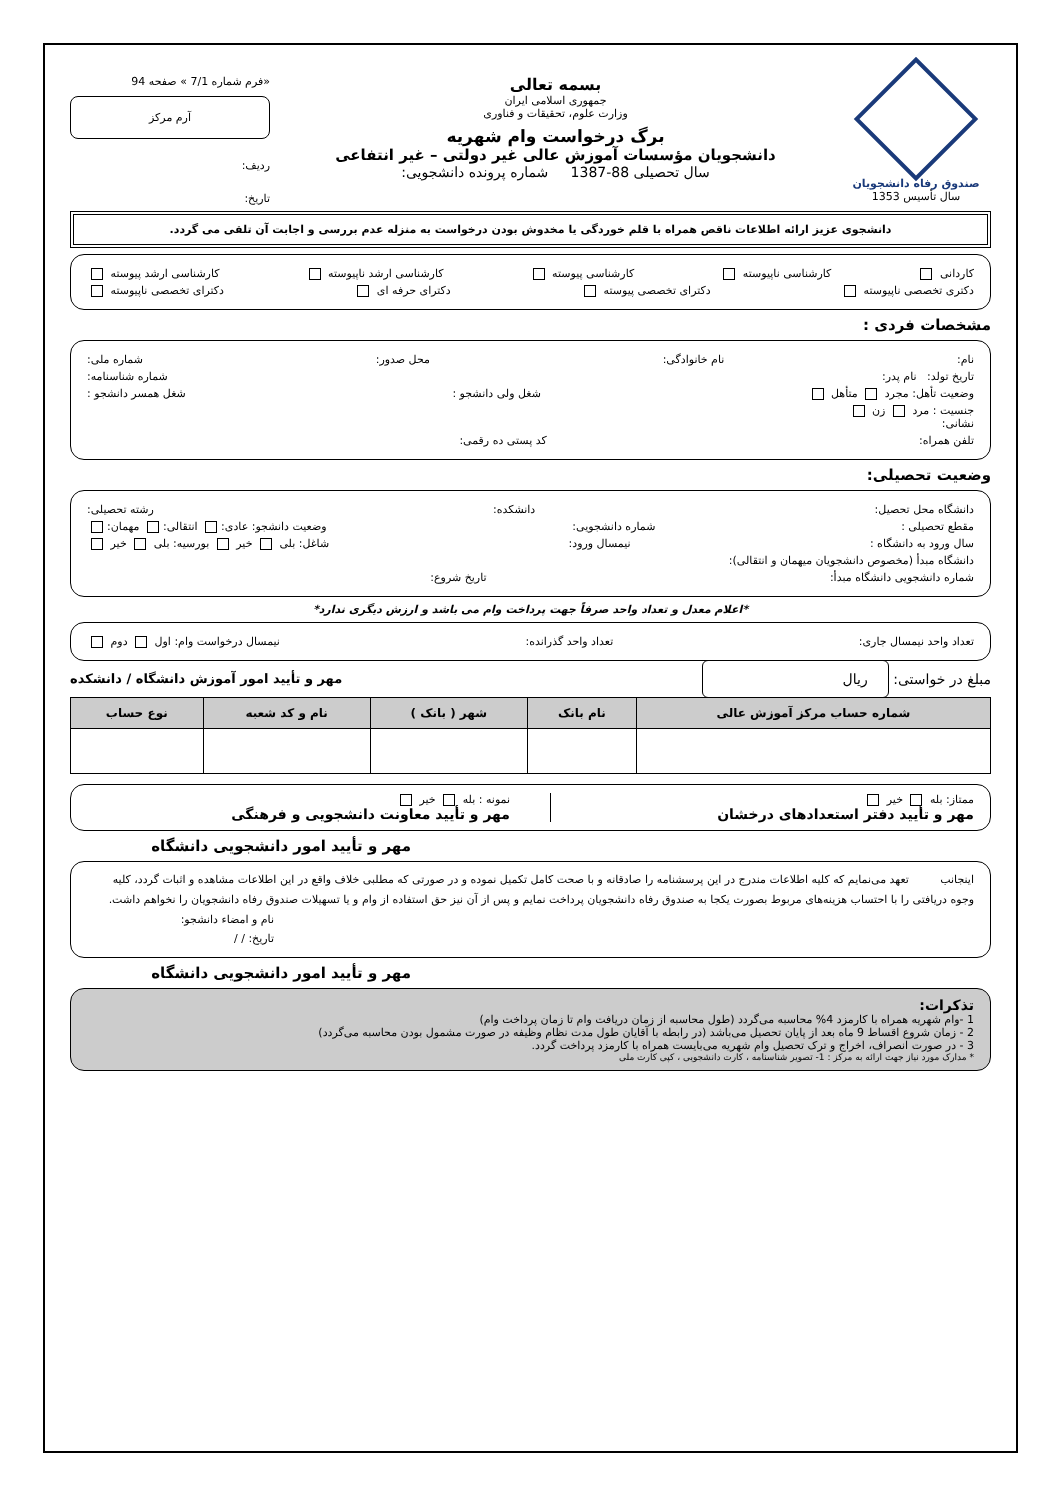صندوق رفاه دانشجویان
سال تأسیس 1353
بسمه تعالی
جمهوری اسلامی ایران
وزارت علوم، تحقیقات و فناوری
برگ درخواست وام شهریه
دانشجویان مؤسسات آموزش عالی غیر دولتی – غیر انتفاعی
سال تحصیلی 88-1387 شماره پرونده دانشجویی:
«فرم شماره 7/1 » صفحه 94
آرم مرکز
ردیف:
تاریخ:
دانشجوی عزیز ارائه اطلاعات ناقص همراه با قلم خوردگی یا مخدوش بودن درخواست به منزله عدم بررسی و اجابت آن تلقی می گردد.
کاردانی کارشناسی ناپیوسته کارشناسی پیوسته کارشناسی ارشد ناپیوسته کارشناسی ارشد پیوسته
دکتری تخصصی ناپیوسته دکترای تخصصی پیوسته دکترای حرفه ای دکترای تخصصی ناپیوسته
مشخصات فردی :
نام: نام خانوادگی: محل صدور: شماره ملی:
تاریخ تولد: نام پدر: شماره شناسنامه:
وضعیت تأهل: مجرد متأهل شغل ولی دانشجو : شغل همسر دانشجو :
جنسیت : مرد زن
نشانی:
تلفن همراه: کد پستی ده رقمی:
وضعیت تحصیلی:
دانشگاه محل تحصیل: دانشکده: رشته تحصیلی:
مقطع تحصیلی : شماره دانشجویی: وضعیت دانشجو: عادی: انتقالی: مهمان:
سال ورود به دانشگاه : نیمسال ورود: شاغل: بلی خیر بورسیه: بلی خیر
دانشگاه مبدأ (مخصوص دانشجویان میهمان و انتقالی):
شماره دانشجویی دانشگاه مبدأ: تاریخ شروع:
*اعلام معدل و تعداد واحد صرفاً جهت پرداخت وام می باشد و ارزش دیگری ندارد*
تعداد واحد نیمسال جاری: تعداد واحد گذرانده: نیمسال درخواست وام: اول دوم
مبلغ در خواستی: ریال مهر و تأیید امور آموزش دانشگاه / دانشکده
| شماره حساب مرکز آموزش عالی | نام بانک | شهر ( بانک ) | نام و کد شعبه | نوع حساب |
| --- | --- | --- | --- | --- |
ممتاز: بله خیر
مهر و تأیید دفتر استعدادهای درخشان
نمونه : بله خیر
مهر و تأیید معاونت دانشجویی و فرهنگی
مهر و تأیید امور دانشجویی دانشگاه
اینجانب تعهد می‌نمایم که کلیه اطلاعات مندرج در این پرسشنامه را صادقانه و با صحت کامل تکمیل نموده و در صورتی که مطلبی خلاف واقع در این اطلاعات مشاهده و اثبات گردد، کلیه وجوه دریافتی را با احتساب هزینه‌های مربوط بصورت یکجا به صندوق رفاه دانشجویان پرداخت نمایم و پس از آن نیز حق استفاده از وام و یا تسهیلات صندوق رفاه دانشجویان را نخواهم داشت.
نام و امضاء دانشجو:
تاریخ: / /
مهر و تأیید امور دانشجویی دانشگاه
تذکرات:
1 -وام شهریه همراه با کارمزد 4% محاسبه می‌گردد (طول محاسبه از زمان دریافت وام تا زمان پرداخت وام)
2 - زمان شروع اقساط 9 ماه بعد از پایان تحصیل می‌باشد (در رابطه با آقایان طول مدت نظام وظیفه در صورت مشمول بودن محاسبه می‌گردد)
3 - در صورت انصراف، اخراج و ترک تحصیل وام شهریه می‌بایست همراه با کارمزد پرداخت گردد.
* مدارک مورد نیاز جهت ارائه به مرکز : 1- تصویر شناسنامه ، کارت دانشجویی ، کپی کارت ملی